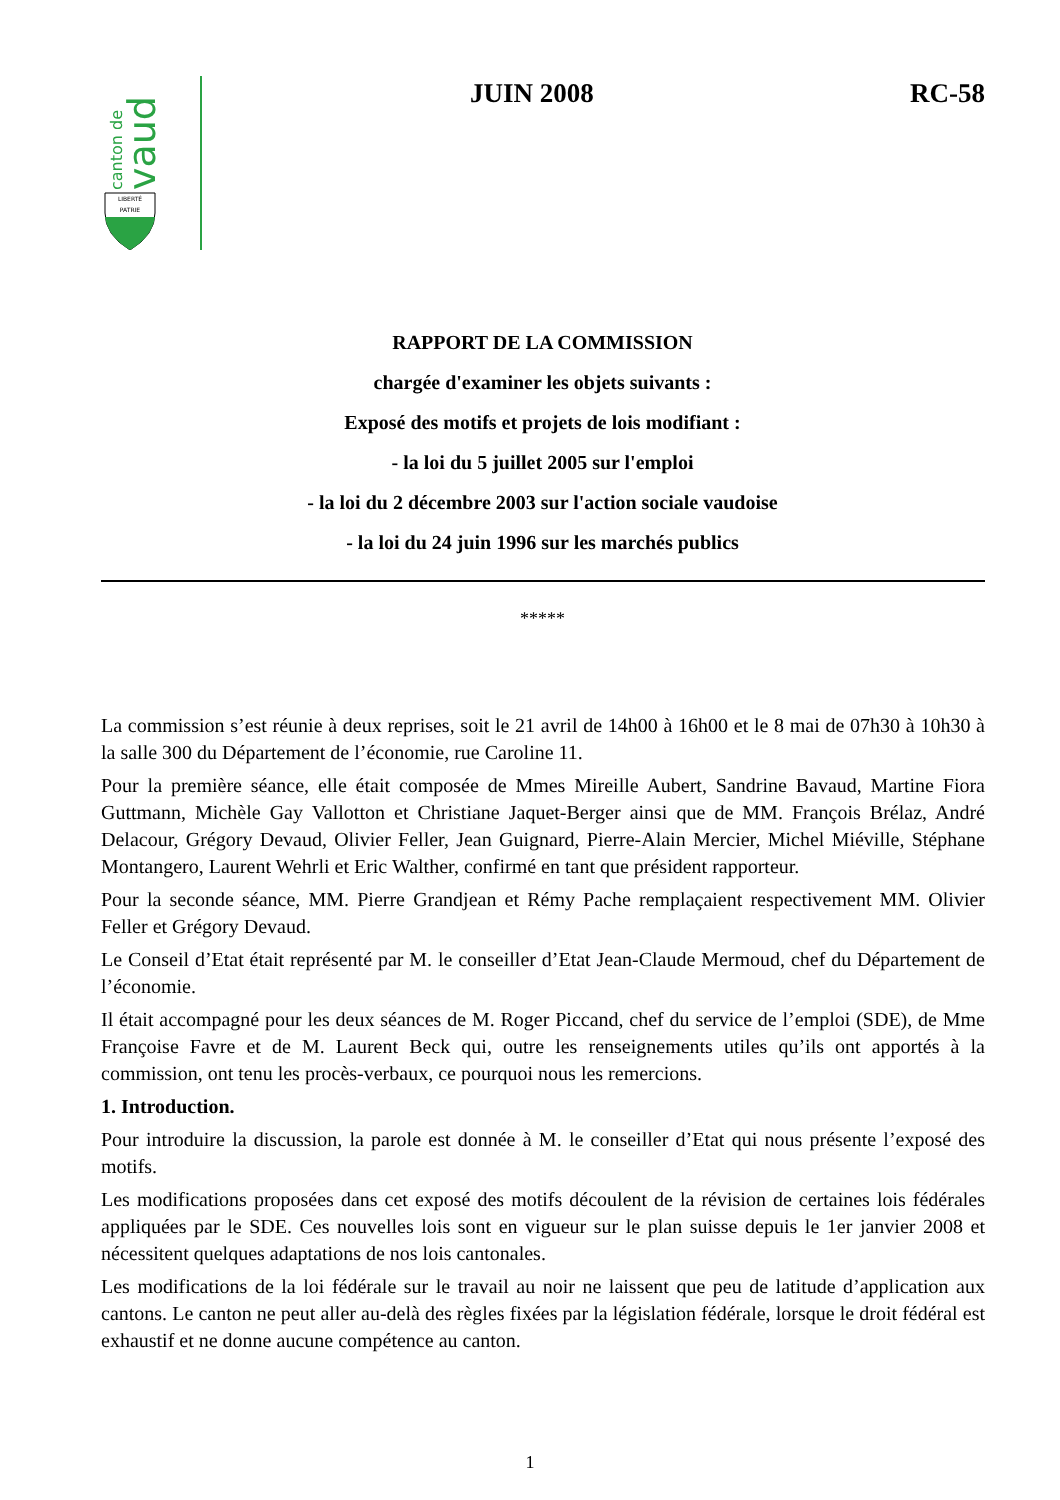canton de
vaud
LIBERTÉ
PATRIE
JUIN 2008 RC-58
RAPPORT DE LA COMMISSION
chargée d'examiner les objets suivants :
Exposé des motifs et projets de lois modifiant :
- la loi du 5 juillet 2005 sur l'emploi
- la loi du 2 décembre 2003 sur l'action sociale vaudoise
- la loi du 24 juin 1996 sur les marchés publics
*****
La commission s’est réunie à deux reprises, soit le 21 avril de 14h00 à 16h00 et le 8 mai de 07h30 à 10h30 à la salle 300 du Département de l’économie, rue Caroline 11.
Pour la première séance, elle était composée de Mmes Mireille Aubert, Sandrine Bavaud, Martine Fiora Guttmann, Michèle Gay Vallotton et Christiane Jaquet-Berger ainsi que de MM. François Brélaz, André Delacour, Grégory Devaud, Olivier Feller, Jean Guignard, Pierre-Alain Mercier, Michel Miéville, Stéphane Montangero, Laurent Wehrli et Eric Walther, confirmé en tant que président rapporteur.
Pour la seconde séance, MM. Pierre Grandjean et Rémy Pache remplaçaient respectivement MM. Olivier Feller et Grégory Devaud.
Le Conseil d’Etat était représenté par M. le conseiller d’Etat Jean-Claude Mermoud, chef du Département de l’économie.
Il était accompagné pour les deux séances de M. Roger Piccand, chef du service de l’emploi (SDE), de Mme Françoise Favre et de M. Laurent Beck qui, outre les renseignements utiles qu’ils ont apportés à la commission, ont tenu les procès-verbaux, ce pourquoi nous les remercions.
1. Introduction.
Pour introduire la discussion, la parole est donnée à M. le conseiller d’Etat qui nous présente l’exposé des motifs.
Les modifications proposées dans cet exposé des motifs découlent de la révision de certaines lois fédérales appliquées par le SDE. Ces nouvelles lois sont en vigueur sur le plan suisse depuis le 1er janvier 2008 et nécessitent quelques adaptations de nos lois cantonales.
Les modifications de la loi fédérale sur le travail au noir ne laissent que peu de latitude d’application aux cantons. Le canton ne peut aller au-delà des règles fixées par la législation fédérale, lorsque le droit fédéral est exhaustif et ne donne aucune compétence au canton.
1